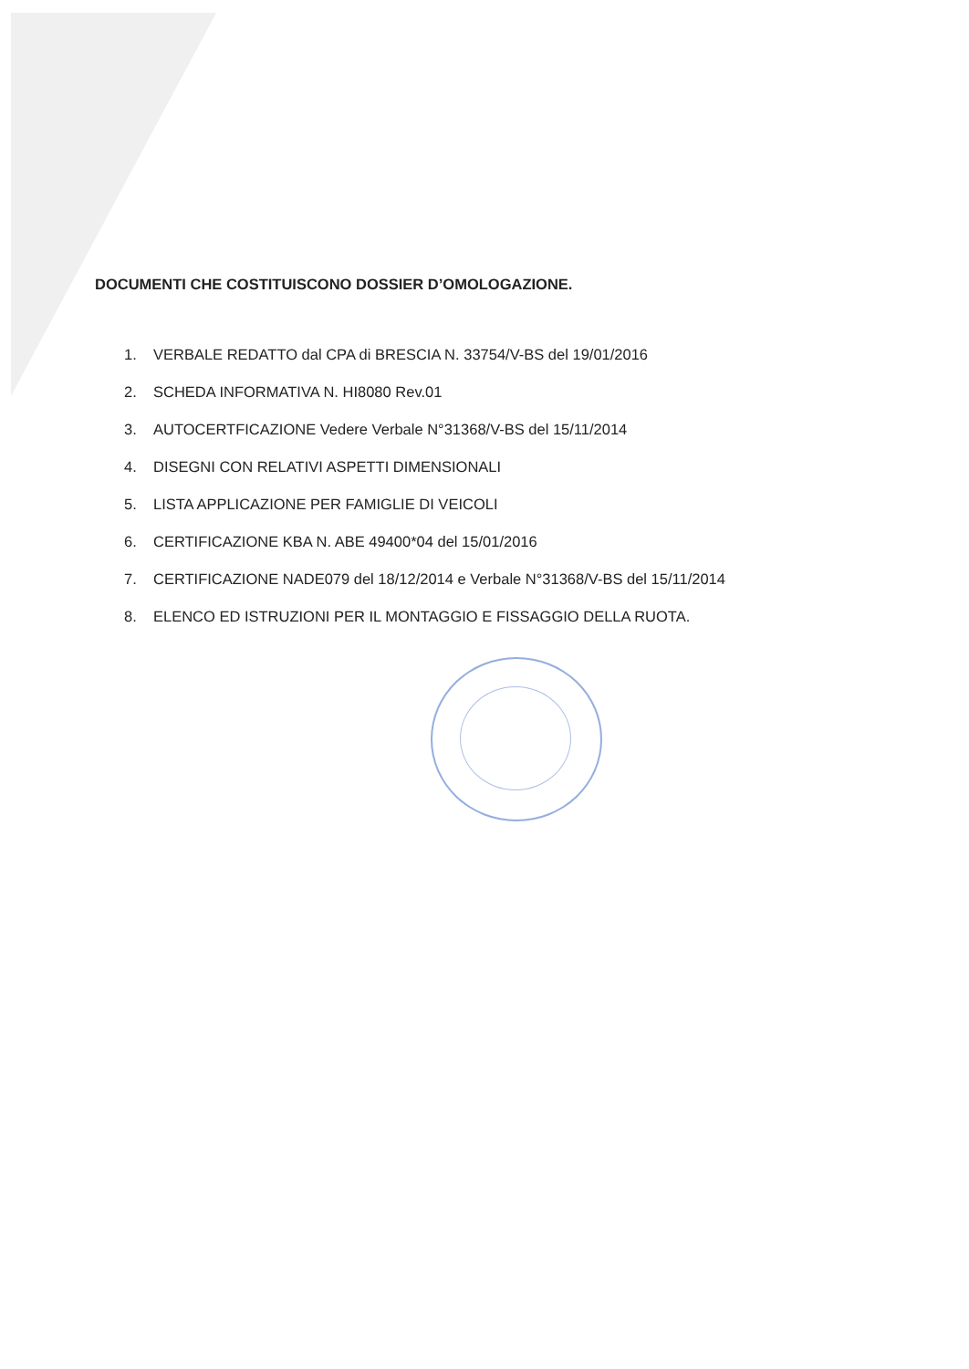DOCUMENTI CHE COSTITUISCONO DOSSIER D’OMOLOGAZIONE.
1. VERBALE REDATTO dal CPA di BRESCIA N. 33754/V-BS del 19/01/2016
2. SCHEDA INFORMATIVA N. HI8080 Rev.01
3. AUTOCERTFICAZIONE Vedere Verbale N°31368/V-BS del 15/11/2014
4. DISEGNI CON RELATIVI ASPETTI DIMENSIONALI
5. LISTA APPLICAZIONE PER FAMIGLIE DI VEICOLI
6. CERTIFICAZIONE KBA N. ABE 49400*04 del 15/01/2016
7. CERTIFICAZIONE NADE079 del 18/12/2014 e Verbale N°31368/V-BS del 15/11/2014
8. ELENCO ED ISTRUZIONI PER IL MONTAGGIO E FISSAGGIO DELLA RUOTA.